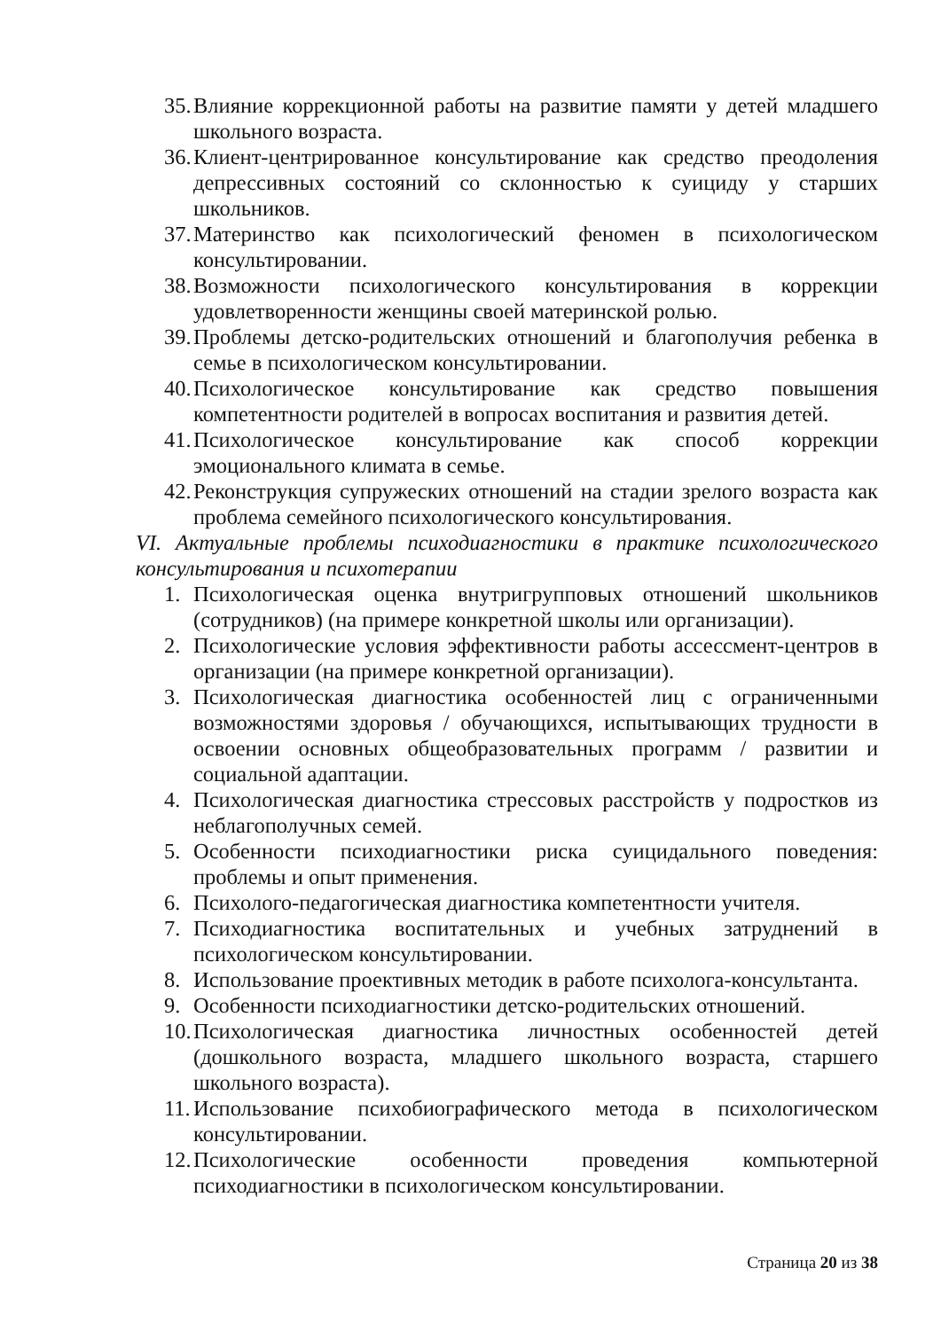35. Влияние коррекционной работы на развитие памяти у детей младшего школьного возраста.
36. Клиент-центрированное консультирование как средство преодоления депрессивных состояний со склонностью к суициду у старших школьников.
37. Материнство как психологический феномен в психологическом консультировании.
38. Возможности психологического консультирования в коррекции удовлетворенности женщины своей материнской ролью.
39. Проблемы детско-родительских отношений и благополучия ребенка в семье в психологическом консультировании.
40. Психологическое консультирование как средство повышения компетентности родителей в вопросах воспитания и развития детей.
41. Психологическое консультирование как способ коррекции эмоционального климата в семье.
42. Реконструкция супружеских отношений на стадии зрелого возраста как проблема семейного психологического консультирования.
VI. Актуальные проблемы психодиагностики в практике психологического консультирования и психотерапии
1. Психологическая оценка внутригрупповых отношений школьников (сотрудников) (на примере конкретной школы или организации).
2. Психологические условия эффективности работы ассессмент-центров в организации (на примере конкретной организации).
3. Психологическая диагностика особенностей лиц с ограниченными возможностями здоровья / обучающихся, испытывающих трудности в освоении основных общеобразовательных программ / развитии и социальной адаптации.
4. Психологическая диагностика стрессовых расстройств у подростков из неблагополучных семей.
5. Особенности психодиагностики риска суицидального поведения: проблемы и опыт применения.
6. Психолого-педагогическая диагностика компетентности учителя.
7. Психодиагностика воспитательных и учебных затруднений в психологическом консультировании.
8. Использование проективных методик в работе психолога-консультанта.
9. Особенности психодиагностики детско-родительских отношений.
10. Психологическая диагностика личностных особенностей детей (дошкольного возраста, младшего школьного возраста, старшего школьного возраста).
11. Использование психобиографического метода в психологическом консультировании.
12. Психологические особенности проведения компьютерной психодиагностики в психологическом консультировании.
Страница 20 из 38